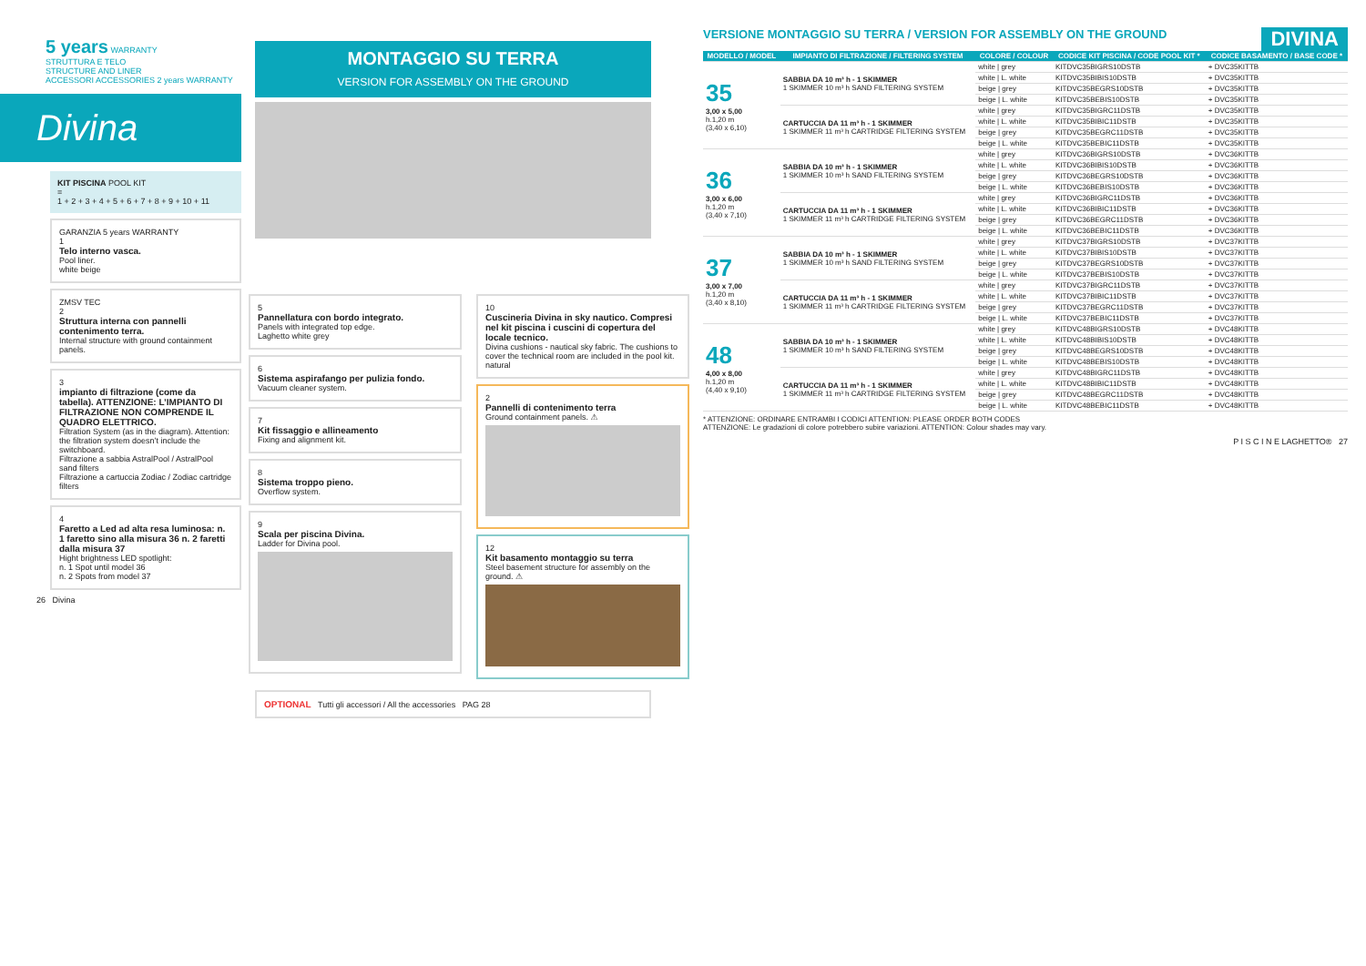5 years WARRANTY
STRUTTURA E TELO
STRUCTURE AND LINER
ACCESSORI ACCESSORIES 2 years WARRANTY
Divina
KIT PISCINA POOL KIT
=
1 + 2 + 3 + 4 + 5 + 6 + 7 + 8 + 9 + 10 + 11
GARANZIA 5 years WARRANTY
1
Telo interno vasca.
Pool liner.
white beige
ZMSV TEC
2
Struttura interna con pannelli contenimento terra.
Internal structure with ground containment panels.
3
impianto di filtrazione (come da tabella). ATTENZIONE: L’IMPIANTO DI FILTRAZIONE NON COMPRENDE IL QUADRO ELETTRICO.
Filtration System (as in the diagram). Attention: the filtration system doesn’t include the switchboard.
Filtrazione a sabbia AstralPool / AstralPool sand filters
Filtrazione a cartuccia Zodiac / Zodiac cartridge filters
4
Faretto a Led ad alta resa luminosa: n. 1 faretto sino alla misura 36 n. 2 faretti dalla misura 37
Hight brightness LED spotlight:
n. 1 Spot until model 36
n. 2 Spots from model 37
26 Divina
MONTAGGIO SU TERRA
VERSION FOR ASSEMBLY ON THE GROUND
5
Pannellatura con bordo integrato.
Panels with integrated top edge.
Laghetto white grey
6
Sistema aspirafango per pulizia fondo.
Vacuum cleaner system.
7
Kit fissaggio e allineamento
Fixing and alignment kit.
8
Sistema troppo pieno.
Overflow system.
9
Scala per piscina Divina.
Ladder for Divina pool.
10
Cuscineria Divina in sky nautico. Compresi nel kit piscina i cuscini di copertura del locale tecnico.
Divina cushions - nautical sky fabric. The cushions to cover the technical room are included in the pool kit.
natural
2
Pannelli di contenimento terra
Ground containment panels. ⚠
12
Kit basamento montaggio su terra
Steel basement structure for assembly on the ground. ⚠
OPTIONAL Tutti gli accessori / All the accessories PAG 28
VERSIONE MONTAGGIO SU TERRA / VERSION FOR ASSEMBLY ON THE GROUND DIVINA
| MODELLO / MODEL | IMPIANTO DI FILTRAZIONE / FILTERING SYSTEM | COLORE / COLOUR | CODICE KIT PISCINA / CODE POOL KIT * | CODICE BASAMENTO / BASE CODE * |
| --- | --- | --- | --- | --- |
| 35 3,00 x 5,00 h.1,20 m (3,40 x 6,10) | SABBIA DA 10 m³ h - 1 SKIMMER 1 SKIMMER 10 m³ h SAND FILTERING SYSTEM | white / grey | KITDVC35BIGRS10DSTB | + DVC35KITTB |
| | | white / L. white | KITDVC35BIBIS10DSTB | + DVC35KITTB |
| | | beige / grey | KITDVC35BEGRS10DSTB | + DVC35KITTB |
| | | beige / L. white | KITDVC35BEBIS10DSTB | + DVC35KITTB |
| | CARTUCCIA DA 11 m³ h - 1 SKIMMER 1 SKIMMER 11 m³ h CARTRIDGE FILTERING SYSTEM | white / grey | KITDVC35BIGRC11DSTB | + DVC35KITTB |
| | | white / L. white | KITDVC35BIBIC11DSTB | + DVC35KITTB |
| | | beige / grey | KITDVC35BEGRC11DSTB | + DVC35KITTB |
| | | beige / L. white | KITDVC35BEBIC11DSTB | + DVC35KITTB |
| 36 3,00 x 6,00 h.1,20 m (3,40 x 7,10) | SABBIA DA 10 m³ h - 1 SKIMMER 1 SKIMMER 10 m³ h SAND FILTERING SYSTEM | white / grey | KITDVC36BIGRS10DSTB | + DVC36KITTB |
| | | white / L. white | KITDVC36BIBIS10DSTB | + DVC36KITTB |
| | | beige / grey | KITDVC36BEGRS10DSTB | + DVC36KITTB |
| | | beige / L. white | KITDVC36BEBIS10DSTB | + DVC36KITTB |
| | CARTUCCIA DA 11 m³ h - 1 SKIMMER 1 SKIMMER 11 m³ h CARTRIDGE FILTERING SYSTEM | white / grey | KITDVC36BIGRC11DSTB | + DVC36KITTB |
| | | white / L. white | KITDVC36BIBIC11DSTB | + DVC36KITTB |
| | | beige / grey | KITDVC36BEGRC11DSTB | + DVC36KITTB |
| | | beige / L. white | KITDVC36BEBIC11DSTB | + DVC36KITTB |
| 37 3,00 x 7,00 h.1,20 m (3,40 x 8,10) | SABBIA DA 10 m³ h - 1 SKIMMER 1 SKIMMER 10 m³ h SAND FILTERING SYSTEM | white / grey | KITDVC37BIGRS10DSTB | + DVC37KITTB |
| | | white / L. white | KITDVC37BIBIS10DSTB | + DVC37KITTB |
| | | beige / grey | KITDVC37BEGRS10DSTB | + DVC37KITTB |
| | | beige / L. white | KITDVC37BEBIS10DSTB | + DVC37KITTB |
| | CARTUCCIA DA 11 m³ h - 1 SKIMMER 1 SKIMMER 11 m³ h CARTRIDGE FILTERING SYSTEM | white / grey | KITDVC37BIGRC11DSTB | + DVC37KITTB |
| | | white / L. white | KITDVC37BIBIC11DSTB | + DVC37KITTB |
| | | beige / grey | KITDVC37BEGRC11DSTB | + DVC37KITTB |
| | | beige / L. white | KITDVC37BEBIC11DSTB | + DVC37KITTB |
| 48 4,00 x 8,00 h.1,20 m (4,40 x 9,10) | SABBIA DA 10 m³ h - 1 SKIMMER 1 SKIMMER 10 m³ h SAND FILTERING SYSTEM | white / grey | KITDVC48BIGRS10DSTB | + DVC48KITTB |
| | | white / L. white | KITDVC48BIBIS10DSTB | + DVC48KITTB |
| | | beige / grey | KITDVC48BEGRS10DSTB | + DVC48KITTB |
| | | beige / L. white | KITDVC48BEBIS10DSTB | + DVC48KITTB |
| | CARTUCCIA DA 11 m³ h - 1 SKIMMER 1 SKIMMER 11 m³ h CARTRIDGE FILTERING SYSTEM | white / grey | KITDVC48BIGRC11DSTB | + DVC48KITTB |
| | | white / L. white | KITDVC48BIBIC11DSTB | + DVC48KITTB |
| | | beige / grey | KITDVC48BEGRC11DSTB | + DVC48KITTB |
| | | beige / L. white | KITDVC48BEBIC11DSTB | + DVC48KITTB |
* ATTENZIONE: ORDINARE ENTRAMBI I CODICI ATTENTION: PLEASE ORDER BOTH CODES
ATTENZIONE: Le gradazioni di colore potrebbero subire variazioni. ATTENTION: Colour shades may vary.
P I S C I N E LAGHETTO® 27